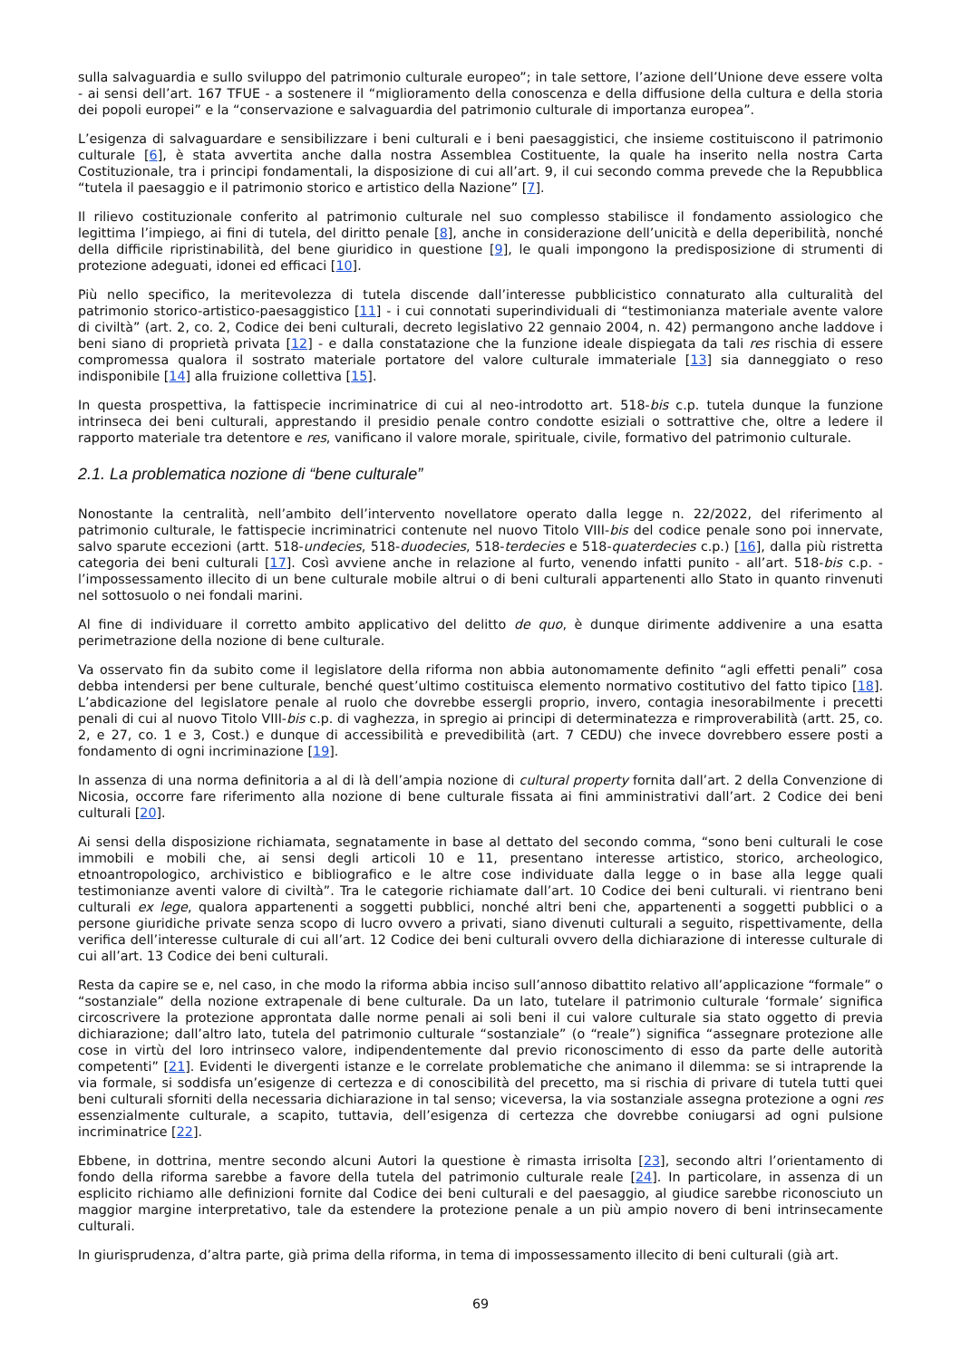sulla salvaguardia e sullo sviluppo del patrimonio culturale europeo”; in tale settore, l’azione dell’Unione deve essere volta - ai sensi dell’art. 167 TFUE - a sostenere il “miglioramento della conoscenza e della diffusione della cultura e della storia dei popoli europei” e la “conservazione e salvaguardia del patrimonio culturale di importanza europea”.
L’esigenza di salvaguardare e sensibilizzare i beni culturali e i beni paesaggistici, che insieme costituiscono il patrimonio culturale [6], è stata avvertita anche dalla nostra Assemblea Costituente, la quale ha inserito nella nostra Carta Costituzionale, tra i principi fondamentali, la disposizione di cui all’art. 9, il cui secondo comma prevede che la Repubblica “tutela il paesaggio e il patrimonio storico e artistico della Nazione” [7].
Il rilievo costituzionale conferito al patrimonio culturale nel suo complesso stabilisce il fondamento assiologico che legittima l’impiego, ai fini di tutela, del diritto penale [8], anche in considerazione dell’unicità e della deperibilità, nonché della difficile ripristinabilità, del bene giuridico in questione [9], le quali impongono la predisposizione di strumenti di protezione adeguati, idonei ed efficaci [10].
Più nello specifico, la meritevolezza di tutela discende dall’interesse pubblicistico connaturato alla culturalità del patrimonio storico-artistico-paesaggistico [11] - i cui connotati superindividuali di “testimonianza materiale avente valore di civiltà” (art. 2, co. 2, Codice dei beni culturali, decreto legislativo 22 gennaio 2004, n. 42) permangono anche laddove i beni siano di proprietà privata [12] - e dalla constatazione che la funzione ideale dispiegata da tali res rischia di essere compromessa qualora il sostrato materiale portatore del valore culturale immateriale [13] sia danneggiato o reso indisponibile [14] alla fruizione collettiva [15].
In questa prospettiva, la fattispecie incriminatrice di cui al neo-introdotto art. 518-bis c.p. tutela dunque la funzione intrinseca dei beni culturali, apprestando il presidio penale contro condotte esiziali o sottrattive che, oltre a ledere il rapporto materiale tra detentore e res, vanificano il valore morale, spirituale, civile, formativo del patrimonio culturale.
2.1. La problematica nozione di “bene culturale”
Nonostante la centralità, nell’ambito dell’intervento novellatore operato dalla legge n. 22/2022, del riferimento al patrimonio culturale, le fattispecie incriminatrici contenute nel nuovo Titolo VIII-bis del codice penale sono poi innervate, salvo sparute eccezioni (artt. 518-undecies, 518-duodecies, 518-terdecies e 518-quaterdecies c.p.) [16], dalla più ristretta categoria dei beni culturali [17]. Così avviene anche in relazione al furto, venendo infatti punito - all’art. 518-bis c.p. - l’impossessamento illecito di un bene culturale mobile altrui o di beni culturali appartenenti allo Stato in quanto rinvenuti nel sottosuolo o nei fondali marini.
Al fine di individuare il corretto ambito applicativo del delitto de quo, è dunque dirimente addivenire a una esatta perimetrazione della nozione di bene culturale.
Va osservato fin da subito come il legislatore della riforma non abbia autonomamente definito “agli effetti penali” cosa debba intendersi per bene culturale, benché quest’ultimo costituisca elemento normativo costitutivo del fatto tipico [18]. L’abdicazione del legislatore penale al ruolo che dovrebbe essergli proprio, invero, contagia inesorabilmente i precetti penali di cui al nuovo Titolo VIII-bis c.p. di vaghezza, in spregio ai principi di determinatezza e rimproverabilità (artt. 25, co. 2, e 27, co. 1 e 3, Cost.) e dunque di accessibilità e prevedibilità (art. 7 CEDU) che invece dovrebbero essere posti a fondamento di ogni incriminazione [19].
In assenza di una norma definitoria a al di là dell’ampia nozione di cultural property fornita dall’art. 2 della Convenzione di Nicosia, occorre fare riferimento alla nozione di bene culturale fissata ai fini amministrativi dall’art. 2 Codice dei beni culturali [20].
Ai sensi della disposizione richiamata, segnatamente in base al dettato del secondo comma, “sono beni culturali le cose immobili e mobili che, ai sensi degli articoli 10 e 11, presentano interesse artistico, storico, archeologico, etnoantropologico, archivistico e bibliografico e le altre cose individuate dalla legge o in base alla legge quali testimonianze aventi valore di civiltà”. Tra le categorie richiamate dall’art. 10 Codice dei beni culturali. vi rientrano beni culturali ex lege, qualora appartenenti a soggetti pubblici, nonché altri beni che, appartenenti a soggetti pubblici o a persone giuridiche private senza scopo di lucro ovvero a privati, siano divenuti culturali a seguito, rispettivamente, della verifica dell’interesse culturale di cui all’art. 12 Codice dei beni culturali ovvero della dichiarazione di interesse culturale di cui all’art. 13 Codice dei beni culturali.
Resta da capire se e, nel caso, in che modo la riforma abbia inciso sull’annoso dibattito relativo all’applicazione “formale” o “sostanziale” della nozione extrapenale di bene culturale. Da un lato, tutelare il patrimonio culturale ‘formale’ significa circoscrivere la protezione approntata dalle norme penali ai soli beni il cui valore culturale sia stato oggetto di previa dichiarazione; dall’altro lato, tutela del patrimonio culturale “sostanziale” (o “reale”) significa “assegnare protezione alle cose in virtù del loro intrinseco valore, indipendentemente dal previo riconoscimento di esso da parte delle autorità competenti” [21]. Evidenti le divergenti istanze e le correlate problematiche che animano il dilemma: se si intraprende la via formale, si soddisfa un’esigenze di certezza e di conoscibilità del precetto, ma si rischia di privare di tutela tutti quei beni culturali sforniti della necessaria dichiarazione in tal senso; viceversa, la via sostanziale assegna protezione a ogni res essenzialmente culturale, a scapito, tuttavia, dell’esigenza di certezza che dovrebbe coniugarsi ad ogni pulsione incriminatrice [22].
Ebbene, in dottrina, mentre secondo alcuni Autori la questione è rimasta irrisolta [23], secondo altri l’orientamento di fondo della riforma sarebbe a favore della tutela del patrimonio culturale reale [24]. In particolare, in assenza di un esplicito richiamo alle definizioni fornite dal Codice dei beni culturali e del paesaggio, al giudice sarebbe riconosciuto un maggior margine interpretativo, tale da estendere la protezione penale a un più ampio novero di beni intrinsecamente culturali.
In giurisprudenza, d’altra parte, già prima della riforma, in tema di impossessamento illecito di beni culturali (già art.
69